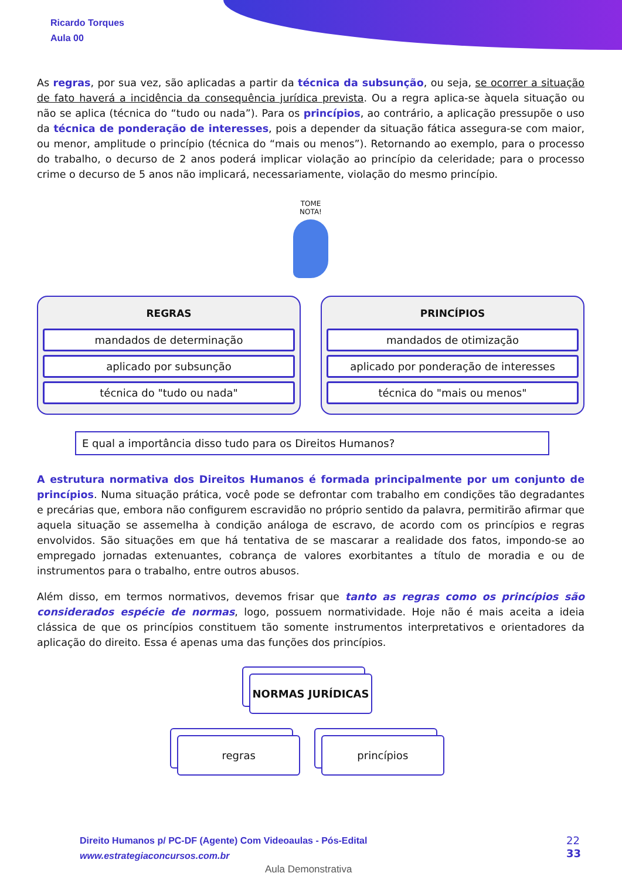Ricardo Torques
Aula 00
As regras, por sua vez, são aplicadas a partir da técnica da subsunção, ou seja, se ocorrer a situação de fato haverá a incidência da consequência jurídica prevista. Ou a regra aplica-se àquela situação ou não se aplica (técnica do “tudo ou nada”). Para os princípios, ao contrário, a aplicação pressupõe o uso da técnica de ponderação de interesses, pois a depender da situação fática assegura-se com maior, ou menor, amplitude o princípio (técnica do “mais ou menos”). Retornando ao exemplo, para o processo do trabalho, o decurso de 2 anos poderá implicar violação ao princípio da celeridade; para o processo crime o decurso de 5 anos não implicará, necessariamente, violação do mesmo princípio.
TOME
NOTA!
REGRAS
mandados de determinação
aplicado por subsunção
técnica do "tudo ou nada"
PRINCÍPIOS
mandados de otimização
aplicado por ponderação de interesses
técnica do "mais ou menos"
E qual a importância disso tudo para os Direitos Humanos?
A estrutura normativa dos Direitos Humanos é formada principalmente por um conjunto de princípios. Numa situação prática, você pode se defrontar com trabalho em condições tão degradantes e precárias que, embora não configurem escravidão no próprio sentido da palavra, permitirão afirmar que aquela situação se assemelha à condição análoga de escravo, de acordo com os princípios e regras envolvidos. São situações em que há tentativa de se mascarar a realidade dos fatos, impondo-se ao empregado jornadas extenuantes, cobrança de valores exorbitantes a título de moradia e ou de instrumentos para o trabalho, entre outros abusos.
Além disso, em termos normativos, devemos frisar que tanto as regras como os princípios são considerados espécie de normas, logo, possuem normatividade. Hoje não é mais aceita a ideia clássica de que os princípios constituem tão somente instrumentos interpretativos e orientadores da aplicação do direito. Essa é apenas uma das funções dos princípios.
NORMAS JURÍDICAS
regras princípios
Direito Humanos p/ PC-DF (Agente) Com Videoaulas - Pós-Edital
www.estrategiaconcursos.com.br
22
33
Aula Demonstrativa